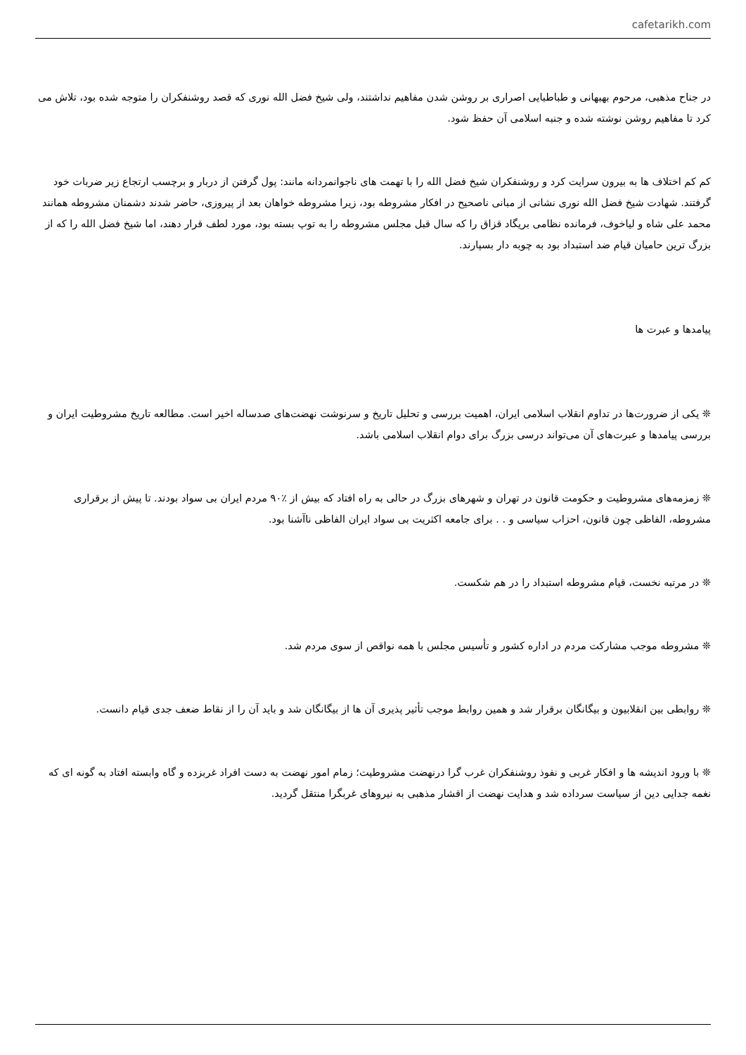cafetarikh.com
در جناح مذهبی، مرحوم بهبهانی و طباطبایی اصراری بر روشن شدن مفاهیم نداشتند، ولی شیخ فضل الله نوری که قصد روشنفکران را متوجه شده بود، تلاش می کرد تا مفاهیم روشن نوشته شده و جنبه اسلامی آن حفظ شود.
کم کم اختلاف ها به بیرون سرایت کرد و روشنفکران شیخ فضل الله را با تهمت های ناجوانمردانه مانند: پول گرفتن از دربار و برچسب ارتجاع زیر ضربات خود گرفتند. شهادت شیخ فضل الله نوری نشانی از مبانی ناصحیح در افکار مشروطه بود، زیرا مشروطه خواهان بعد از پیروزی، حاضر شدند دشمنان مشروطه همانند محمد علی شاه و لیاخوف، فرمانده نظامی بریگاد قزاق را که سال قبل مجلس مشروطه را به توپ بسته بود، مورد لطف قرار دهند، اما شیخ فضل الله را که از بزرگ ترین حامیان قیام ضد استبداد بود به چوبه دار بسپارند.
پیامدها و عبرت ها
❊ یکی از ضرورت‌ها در تداوم انقلاب اسلامی ایران، اهمیت بررسی و تحلیل تاریخ و سرنوشت نهضت‌های صدساله اخیر است. مطالعه تاریخ مشروطیت ایران و بررسی پیامدها و عبرت‌های آن می‌تواند درسی بزرگ برای دوام انقلاب اسلامی باشد.
❊ زمزمه‌های مشروطیت و حکومت قانون در تهران و شهرهای بزرگ در حالی به راه افتاد که بیش از ٪۹۰ مردم ایران بی سواد بودند. تا پیش از برقراری مشروطه، الفاظی چون قانون، احزاب سیاسی و . . برای جامعه اکثریت بی سواد ایران الفاظی ناآشنا بود.
❊ در مرتبه نخست، قیام مشروطه استبداد را در هم شکست.
❊ مشروطه موجب مشارکت مردم در اداره کشور و تأسیس مجلس با همه نواقص از سوی مردم شد.
❊ روابطی بین انقلابیون و بیگانگان برقرار شد و همین روابط موجب تأثیر پذیری آن ها از بیگانگان شد و باید آن را از نقاط ضعف جدی قیام دانست.
❊ با ورود اندیشه ها و افکار غربی و نفوذ روشنفکران غرب گرا درنهضت مشروطیت؛ زمام امور نهضت به دست افراد غربزده و گاه وابسته افتاد به گونه ای که نغمه جدایی دین از سیاست سرداده شد و هدایت نهضت از اقشار مذهبی به نیروهای غربگرا منتقل گردید.